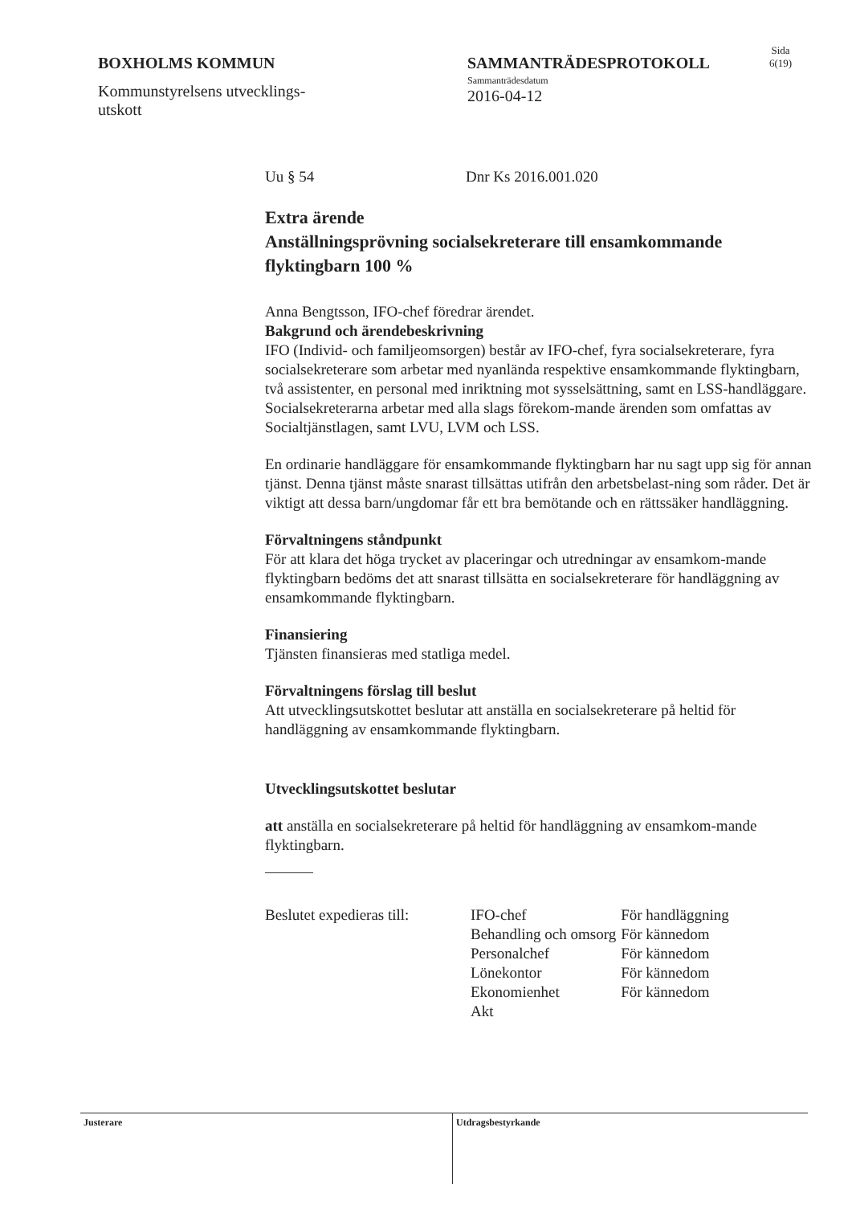BOXHOLMS KOMMUN
Kommunstyrelsens utvecklings-
utskott
SAMMANTRÄDESPROTOKOLL
Sammanträdesdatum
2016-04-12
Sida
6(19)
Uu § 54 Dnr Ks 2016.001.020
Extra ärende
Anställningsprövning socialsekreterare till ensamkommande flyktingbarn 100 %
Anna Bengtsson, IFO-chef föredrar ärendet.
Bakgrund och ärendebeskrivning
IFO (Individ- och familjeomsorgen) består av IFO-chef, fyra socialsekreterare, fyra socialsekreterare som arbetar med nyanlända respektive ensamkommande flyktingbarn, två assistenter, en personal med inriktning mot sysselsättning, samt en LSS-handläggare. Socialsekreterarna arbetar med alla slags förekom-mande ärenden som omfattas av Socialtjänstlagen, samt LVU, LVM och LSS.
En ordinarie handläggare för ensamkommande flyktingbarn har nu sagt upp sig för annan tjänst. Denna tjänst måste snarast tillsättas utifrån den arbetsbelast-ning som råder. Det är viktigt att dessa barn/ungdomar får ett bra bemötande och en rättssäker handläggning.
Förvaltningens ståndpunkt
För att klara det höga trycket av placeringar och utredningar av ensamkom-mande flyktingbarn bedöms det att snarast tillsätta en socialsekreterare för handläggning av ensamkommande flyktingbarn.
Finansiering
Tjänsten finansieras med statliga medel.
Förvaltningens förslag till beslut
Att utvecklingsutskottet beslutar att anställa en socialsekreterare på heltid för handläggning av ensamkommande flyktingbarn.
Utvecklingsutskottet beslutar
att anställa en socialsekreterare på heltid för handläggning av ensamkom-mande flyktingbarn.
| Beslutet expedieras till: | IFO-chef | För handläggning |
| | Behandling och omsorg | För kännedom |
| | Personalchef | För kännedom |
| | Lönekontor | För kännedom |
| | Ekonomienhet | För kännedom |
| | Akt | |
Justerare Utdragsbestyrkande